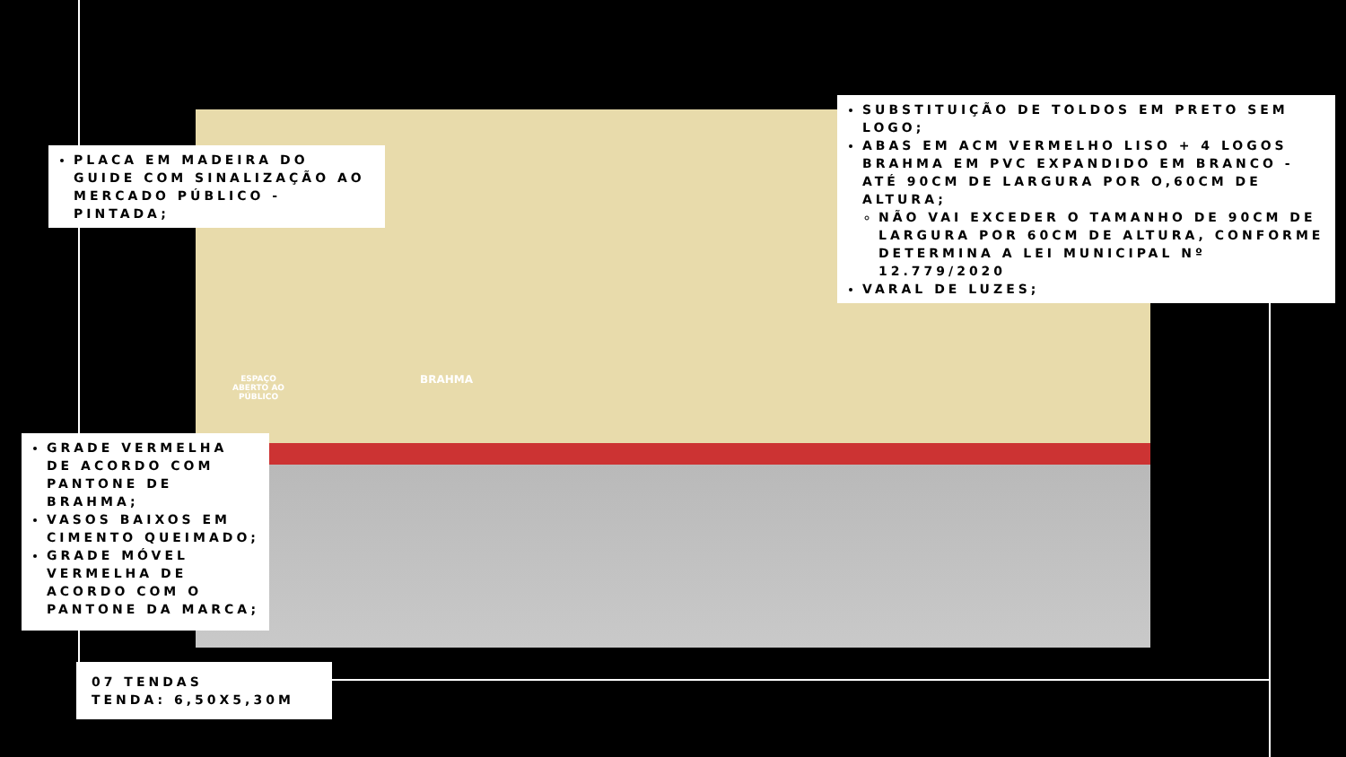BRAHMA
ESPAÇO ABERTO AO PÚBLICO
PLACA EM MADEIRA DO GUIDE COM SINALIZAÇÃO AO MERCADO PÚBLICO -PINTADA;
SUBSTITUIÇÃO DE TOLDOS EM PRETO SEM LOGO;
ABAS EM ACM VERMELHO LISO + 4 LOGOS BRAHMA EM PVC EXPANDIDO EM BRANCO - ATÉ 90CM DE LARGURA POR O,60CM DE ALTURA;
NÃO VAI EXCEDER O TAMANHO DE 90CM DE LARGURA POR 60CM DE ALTURA, CONFORME DETERMINA A LEI MUNICIPAL Nº 12.779/2020
VARAL DE LUZES;
GRADE VERMELHA DE ACORDO COM PANTONE DE BRAHMA;
VASOS BAIXOS EM CIMENTO QUEIMADO;
GRADE MÓVEL VERMELHA DE ACORDO COM O PANTONE DA MARCA;
07 TENDAS
TENDA: 6,50X5,30M